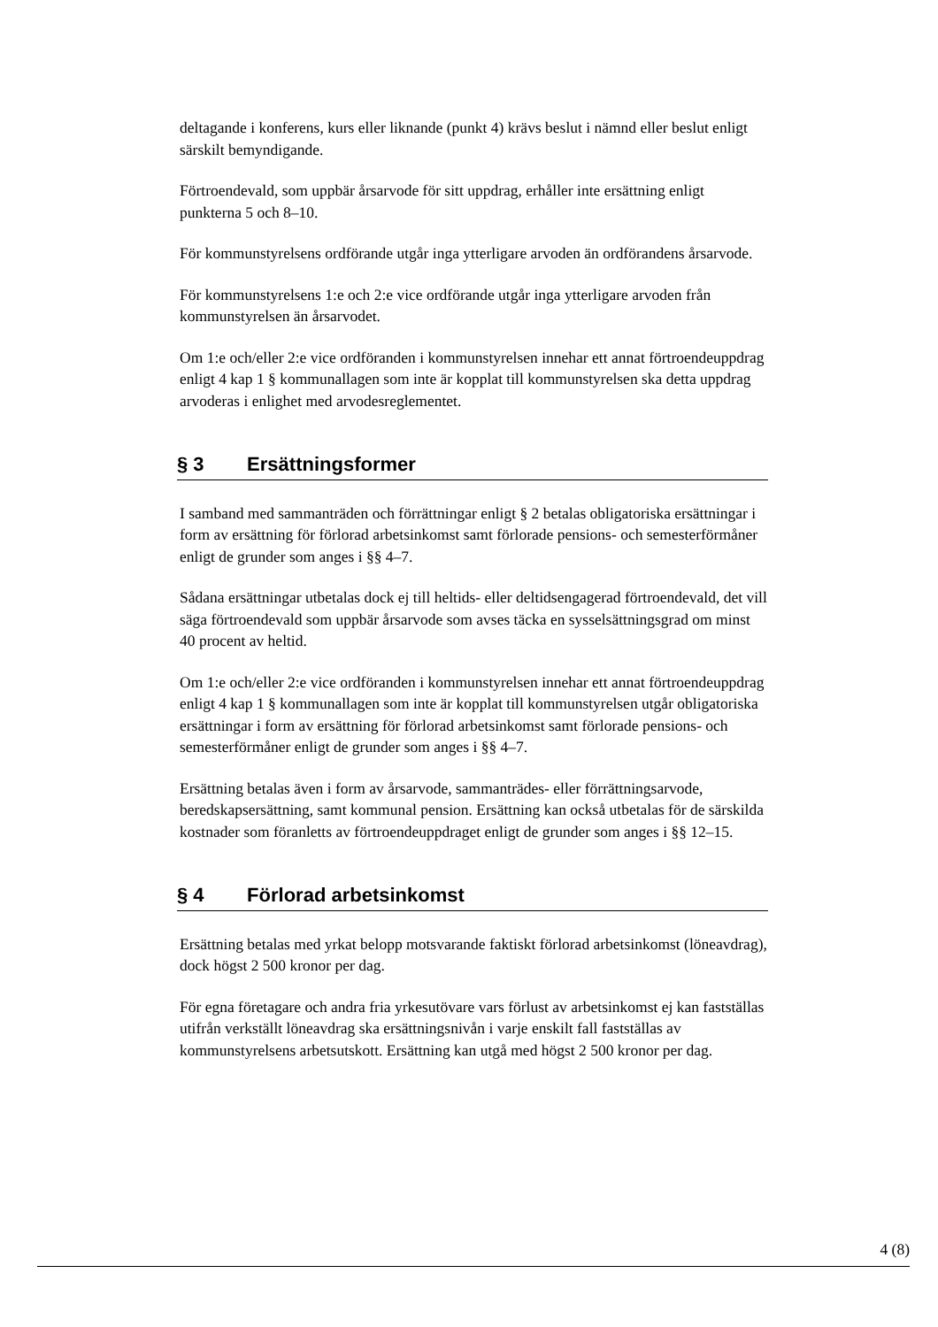deltagande i konferens, kurs eller liknande (punkt 4) krävs beslut i nämnd eller beslut enligt särskilt bemyndigande.
Förtroendevald, som uppbär årsarvode för sitt uppdrag, erhåller inte ersättning enligt punkterna 5 och 8–10.
För kommunstyrelsens ordförande utgår inga ytterligare arvoden än ordförandens årsarvode.
För kommunstyrelsens 1:e och 2:e vice ordförande utgår inga ytterligare arvoden från kommunstyrelsen än årsarvodet.
Om 1:e och/eller 2:e vice ordföranden i kommunstyrelsen innehar ett annat förtroendeuppdrag enligt 4 kap 1 § kommunallagen som inte är kopplat till kommunstyrelsen ska detta uppdrag arvoderas i enlighet med arvodesreglementet.
§ 3 Ersättningsformer
I samband med sammanträden och förrättningar enligt § 2 betalas obligatoriska ersättningar i form av ersättning för förlorad arbetsinkomst samt förlorade pensions- och semesterförmåner enligt de grunder som anges i §§ 4–7.
Sådana ersättningar utbetalas dock ej till heltids- eller deltidsengagerad förtroendevald, det vill säga förtroendevald som uppbär årsarvode som avses täcka en sysselsättningsgrad om minst 40 procent av heltid.
Om 1:e och/eller 2:e vice ordföranden i kommunstyrelsen innehar ett annat förtroendeuppdrag enligt 4 kap 1 § kommunallagen som inte är kopplat till kommunstyrelsen utgår obligatoriska ersättningar i form av ersättning för förlorad arbetsinkomst samt förlorade pensions- och semesterförmåner enligt de grunder som anges i §§ 4–7.
Ersättning betalas även i form av årsarvode, sammanträdes- eller förrättningsarvode, beredskapsersättning, samt kommunal pension. Ersättning kan också utbetalas för de särskilda kostnader som föranletts av förtroendeuppdraget enligt de grunder som anges i §§ 12–15.
§ 4 Förlorad arbetsinkomst
Ersättning betalas med yrkat belopp motsvarande faktiskt förlorad arbetsinkomst (löneavdrag), dock högst 2 500 kronor per dag.
För egna företagare och andra fria yrkesutövare vars förlust av arbetsinkomst ej kan fastställas utifrån verkställt löneavdrag ska ersättningsnivån i varje enskilt fall fastställas av kommunstyrelsens arbetsutskott. Ersättning kan utgå med högst 2 500 kronor per dag.
4 (8)